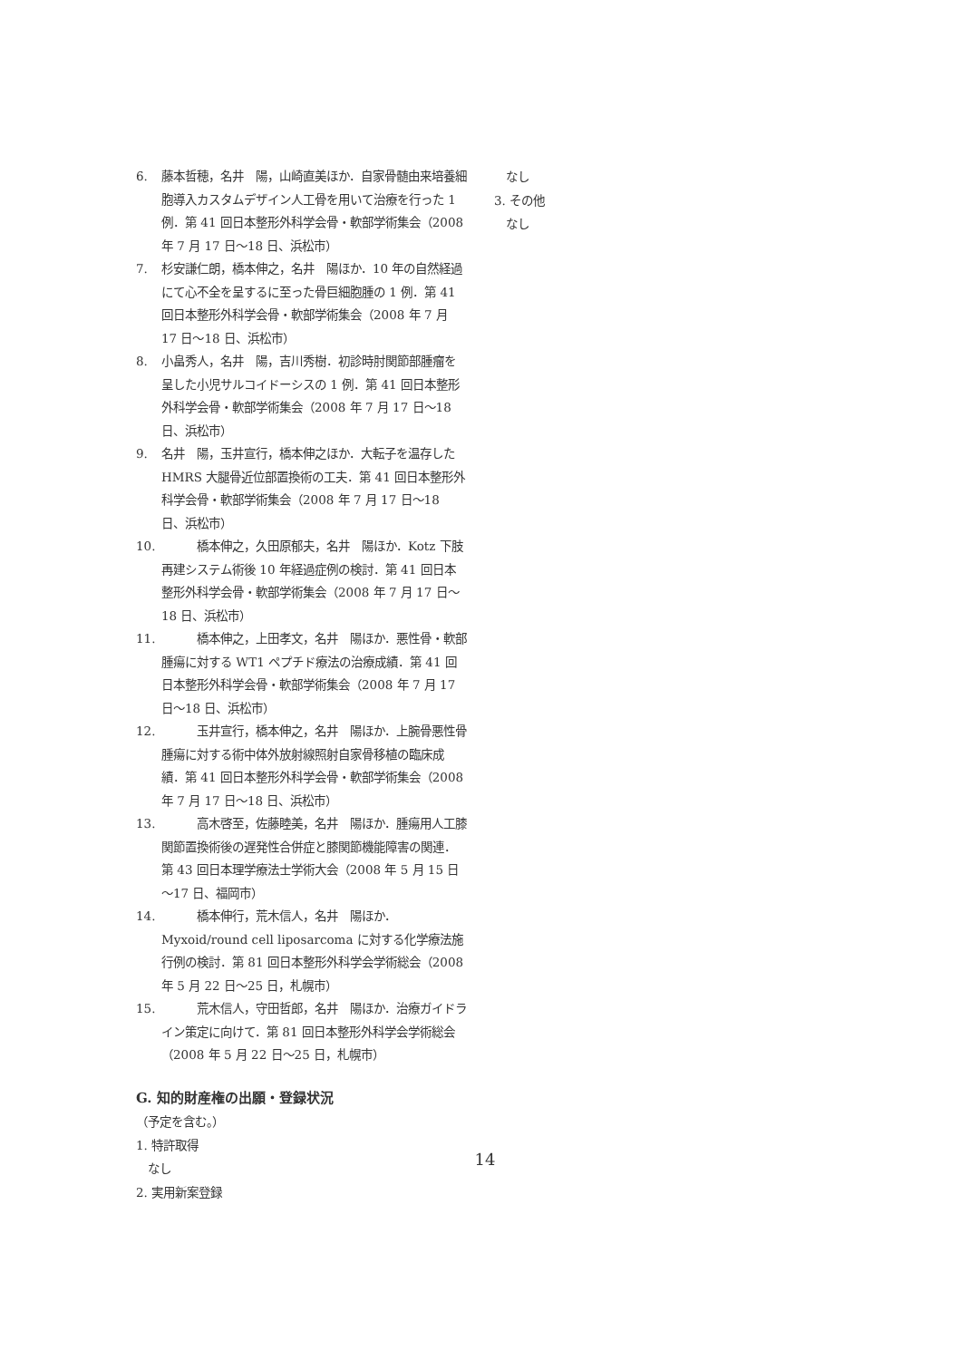6. 藤本哲穂，名井　陽，山崎直美ほか．自家骨髄由来培養細胞導入カスタムデザイン人工骨を用いて治療を行った 1 例．第 41 回日本整形外科学会骨・軟部学術集会（2008 年 7 月 17 日～18 日、浜松市）
7. 杉安謙仁朗，橋本伸之，名井　陽ほか．10 年の自然経過にて心不全を呈するに至った骨巨細胞腫の 1 例．第 41 回日本整形外科学会骨・軟部学術集会（2008 年 7 月 17 日～18 日、浜松市）
8. 小畠秀人，名井　陽，吉川秀樹．初診時肘関節部腫瘤を呈した小児サルコイドーシスの 1 例．第 41 回日本整形外科学会骨・軟部学術集会（2008 年 7 月 17 日～18 日、浜松市）
9. 名井　陽，玉井宣行，橋本伸之ほか．大転子を温存した HMRS 大腿骨近位部置換術の工夫．第 41 回日本整形外科学会骨・軟部学術集会（2008 年 7 月 17 日～18 日、浜松市）
10.　　　橋本伸之，久田原郁夫，名井　陽ほか．Kotz 下肢再建システム術後 10 年経過症例の検討．第 41 回日本整形外科学会骨・軟部学術集会（2008 年 7 月 17 日～18 日、浜松市）
11.　　　橋本伸之，上田孝文，名井　陽ほか．悪性骨・軟部腫瘍に対する WT1 ペプチド療法の治療成績．第 41 回日本整形外科学会骨・軟部学術集会（2008 年 7 月 17 日～18 日、浜松市）
12.　　　玉井宣行，橋本伸之，名井　陽ほか．上腕骨悪性骨腫瘍に対する術中体外放射線照射自家骨移植の臨床成績．第 41 回日本整形外科学会骨・軟部学術集会（2008 年 7 月 17 日～18 日、浜松市）
13.　　　高木啓至，佐藤睦美，名井　陽ほか．腫瘍用人工膝関節置換術後の遅発性合併症と膝関節機能障害の関連．第 43 回日本理学療法士学術大会（2008 年 5 月 15 日～17 日、福岡市）
14.　　　橋本伸行，荒木信人，名井　陽ほか．Myxoid/round cell liposarcoma に対する化学療法施行例の検討．第 81 回日本整形外科学会学術総会（2008 年 5 月 22 日～25 日，札幌市）
15.　　　荒木信人，守田哲郎，名井　陽ほか．治療ガイドライン策定に向けて．第 81 回日本整形外科学会学術総会（2008 年 5 月 22 日～25 日，札幌市）
G. 知的財産権の出願・登録状況
（予定を含む。）
1. 特許取得
　なし
2. 実用新案登録
　なし
3. その他
　なし
14